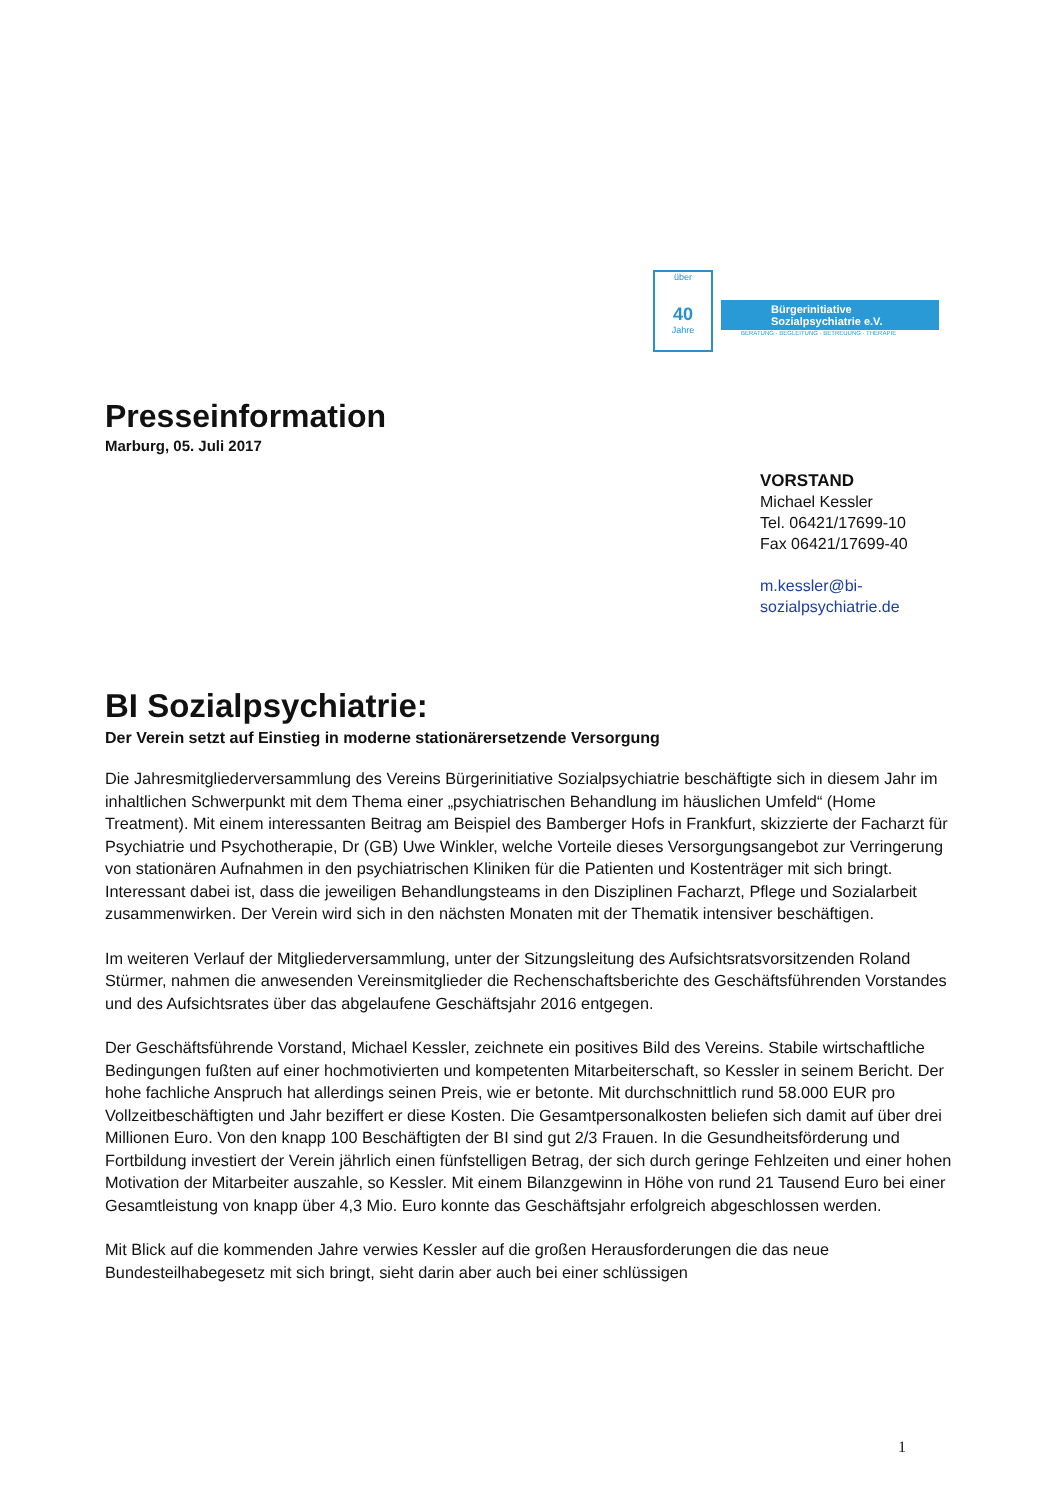über
40
Jahre
Bürgerinitiative
Sozialpsychiatrie e.V.
BERATUNG · BEGLEITUNG · BETREUUNG · THERAPIE
Presseinformation
Marburg, 05. Juli 2017
VORSTAND
Michael Kessler
Tel. 06421/17699-10
Fax 06421/17699-40
m.kessler@bi-
sozialpsychiatrie.de
BI Sozialpsychiatrie:
Der Verein setzt auf Einstieg in moderne stationärersetzende Versorgung
Die Jahresmitgliederversammlung des Vereins Bürgerinitiative Sozialpsychiatrie beschäftigte sich in diesem Jahr im inhaltlichen Schwerpunkt mit dem Thema einer „psychiatrischen Behandlung im häuslichen Umfeld“ (Home Treatment). Mit einem interessanten Beitrag am Beispiel des Bamberger Hofs in Frankfurt, skizzierte der Facharzt für Psychiatrie und Psychotherapie, Dr (GB) Uwe Winkler, welche Vorteile dieses Versorgungsangebot zur Verringerung von stationären Aufnahmen in den psychiatrischen Kliniken für die Patienten und Kostenträger mit sich bringt. Interessant dabei ist, dass die jeweiligen Behandlungsteams in den Disziplinen Facharzt, Pflege und Sozialarbeit zusammenwirken. Der Verein wird sich in den nächsten Monaten mit der Thematik intensiver beschäftigen.
Im weiteren Verlauf der Mitgliederversammlung, unter der Sitzungsleitung des Aufsichtsratsvorsitzenden Roland Stürmer, nahmen die anwesenden Vereinsmitglieder die Rechenschaftsberichte des Geschäftsführenden Vorstandes und des Aufsichtsrates über das abgelaufene Geschäftsjahr 2016 entgegen.
Der Geschäftsführende Vorstand, Michael Kessler, zeichnete ein positives Bild des Vereins. Stabile wirtschaftliche Bedingungen fußten auf einer hochmotivierten und kompetenten Mitarbeiterschaft, so Kessler in seinem Bericht. Der hohe fachliche Anspruch hat allerdings seinen Preis, wie er betonte. Mit durchschnittlich rund 58.000 EUR pro Vollzeitbeschäftigten und Jahr beziffert er diese Kosten. Die Gesamtpersonalkosten beliefen sich damit auf über drei Millionen Euro. Von den knapp 100 Beschäftigten der BI sind gut 2/3 Frauen. In die Gesundheitsförderung und Fortbildung investiert der Verein jährlich einen fünfstelligen Betrag, der sich durch geringe Fehlzeiten und einer hohen Motivation der Mitarbeiter auszahle, so Kessler. Mit einem Bilanzgewinn in Höhe von rund 21 Tausend Euro bei einer Gesamtleistung von knapp über 4,3 Mio. Euro konnte das Geschäftsjahr erfolgreich abgeschlossen werden.
Mit Blick auf die kommenden Jahre verwies Kessler auf die großen Herausforderungen die das neue Bundesteilhabegesetz mit sich bringt, sieht darin aber auch bei einer schlüssigen
1